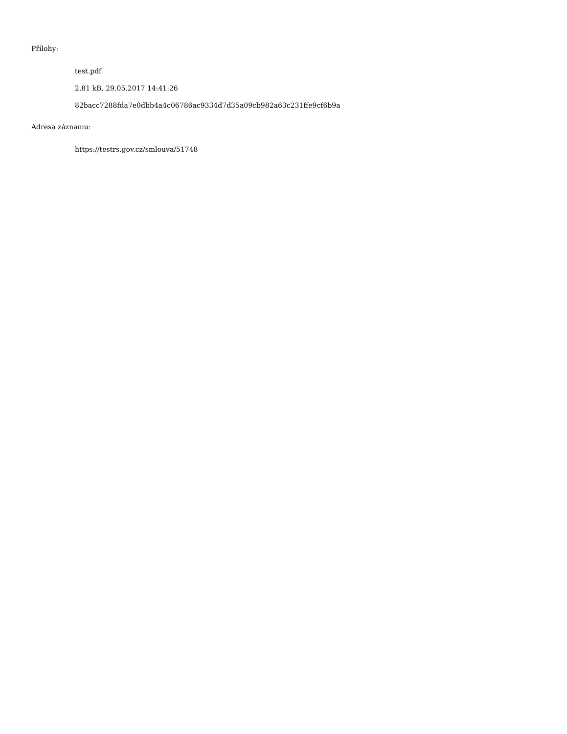Přílohy:
test.pdf
2.81 kB, 29.05.2017 14:41:26
82bacc7288fda7e0dbb4a4c06786ac9334d7d35a09cb982a63c231ffe9cf6b9a
Adresa záznamu:
https://testrs.gov.cz/smlouva/51748